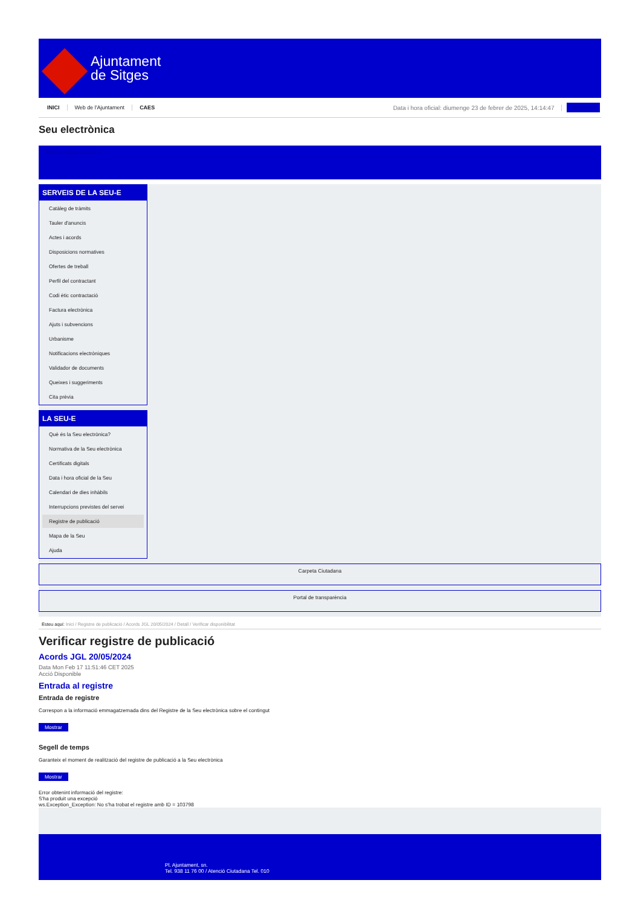Ajuntament
de Sitges
INICI Web de l'Ajuntament CAES Data i hora oficial: diumenge 23 de febrer de 2025, 14:14:47 Directorio
Seu electrònica
Obtenir còpia autèntica
SERVEIS DE LA SEU-E
Catàleg de tràmits
Tauler d'anuncis
Actes i acords
Disposicions normatives
Ofertes de treball
Perfil del contractant
Codi ètic contractació
Factura electrònica
Ajuts i subvencions
Urbanisme
Notificacions electròniques
Validador de documents
Queixes i suggeriments
Cita prèvia
LA SEU-E
Què és la Seu electrònica?
Normativa de la Seu electrònica
Certificats digitals
Data i hora oficial de la Seu
Calendari de dies inhàbils
Interrupcions previstes del servei
Registre de publicació
Mapa de la Seu
Ajuda
Carpeta Ciutadana
Portal de transparència
Esteu aquí: Inici / Registre de publicació / Acords JGL 20/05/2024 / Detall / Verificar disponibilitat
Verificar registre de publicació
Acords JGL 20/05/2024
Data Mon Feb 17 11:51:46 CET 2025
Acció Disponible
Entrada al registre
Entrada de registre
Correspon a la informació emmagatzemada dins del Registre de la Seu electrònica sobre el contingut
Mostrar
Segell de temps
Garanteix el moment de realització del registre de publicació a la Seu electrònica
Mostrar
Error obtenint informació del registre:
S'ha produit una excepció
ws.Exception_Exception: No s'ha trobat el registre amb ID = 103798
Pl. Ajuntament, sn.
Tel. 938 11 76 00 / Atenció Ciutadana Tel. 010